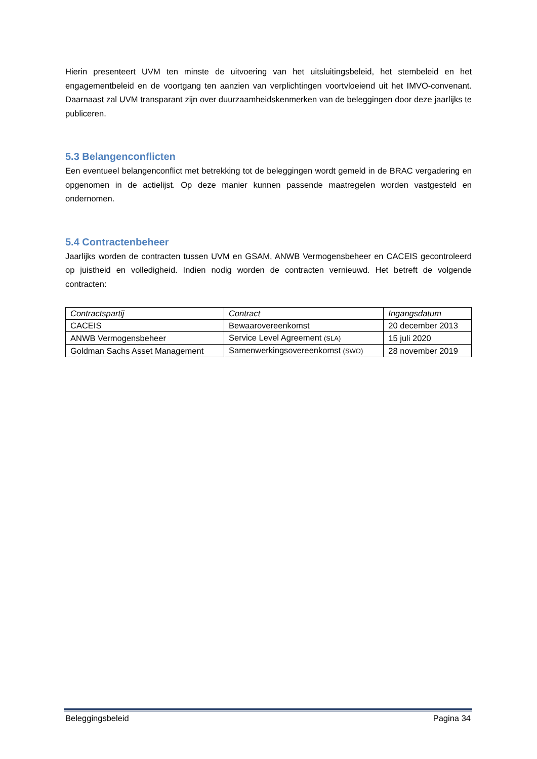Hierin presenteert UVM ten minste de uitvoering van het uitsluitingsbeleid, het stembeleid en het engagementbeleid en de voortgang ten aanzien van verplichtingen voortvloeiend uit het IMVO-convenant. Daarnaast zal UVM transparant zijn over duurzaamheidskenmerken van de beleggingen door deze jaarlijks te publiceren.
5.3 Belangenconflicten
Een eventueel belangenconflict met betrekking tot de beleggingen wordt gemeld in de BRAC vergadering en opgenomen in de actielijst. Op deze manier kunnen passende maatregelen worden vastgesteld en ondernomen.
5.4 Contractenbeheer
Jaarlijks worden de contracten tussen UVM en GSAM, ANWB Vermogensbeheer en CACEIS gecontroleerd op juistheid en volledigheid. Indien nodig worden de contracten vernieuwd. Het betreft de volgende contracten:
| Contractspartij | Contract | Ingangsdatum |
| CACEIS | Bewaarovereenkomst | 20 december 2013 |
| ANWB Vermogensbeheer | Service Level Agreement (SLA) | 15 juli 2020 |
| Goldman Sachs Asset Management | Samenwerkingsovereenkomst (SWO) | 28 november 2019 |
Beleggingsbeleid Pagina 34